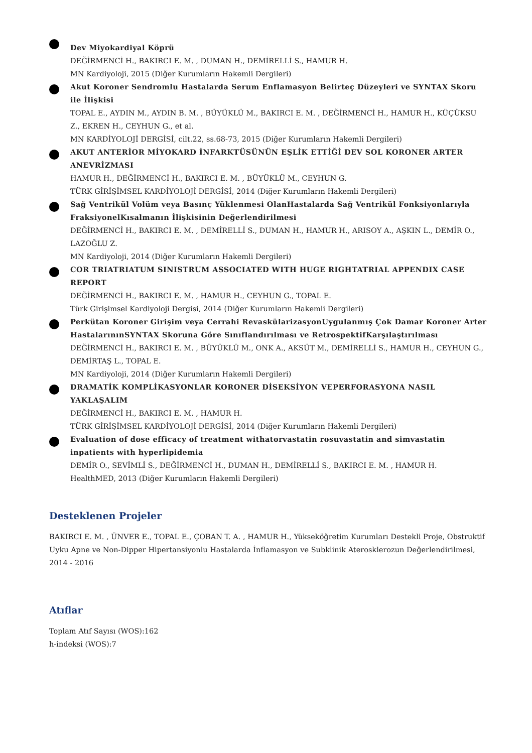Dev Miyokardiyal Köprü
DEĞİRMENCİ H., BAKIRCI E. M. , DUMAN H., DEMİRELLİ S., HAMUR H.
MN Kardiyoloji, 2015 (Diğer Kurumların Hakemli Dergileri)
Akut Koroner Sendromlu Hastalarda Serum Enflamasyon Belirteç Düzeyleri ve SYNTAX Skoru ile İlişkisi
TOPAL E., AYDIN M., AYDIN B. M. , BÜYÜKLÜ M., BAKIRCI E. M. , DEĞİRMENCİ H., HAMUR H., KÜÇÜKSU Z., EKREN H., CEYHUN G., et al.
MN KARDİYOLOJİ DERGİSİ, cilt.22, ss.68-73, 2015 (Diğer Kurumların Hakemli Dergileri)
AKUT ANTERİOR MİYOKARD İNFARKTÜSÜNÜN EŞLİK ETTİĞİ DEV SOL KORONER ARTER ANEVRİZMASI
HAMUR H., DEĞİRMENCİ H., BAKIRCI E. M. , BÜYÜKLÜ M., CEYHUN G.
TÜRK GİRİŞİMSEL KARDİYOLOJİ DERGİSİ, 2014 (Diğer Kurumların Hakemli Dergileri)
Sağ Ventrikül Volüm veya Basınç Yüklenmesi OlanHastalarda Sağ Ventrikül Fonksiyonlarıyla FraksiyonelKısalmanın İlişkisinin Değerlendirilmesi
DEĞİRMENCİ H., BAKIRCI E. M. , DEMİRELLİ S., DUMAN H., HAMUR H., ARISOY A., AŞKIN L., DEMİR O., LAZOĞLU Z.
MN Kardiyoloji, 2014 (Diğer Kurumların Hakemli Dergileri)
COR TRIATRIATUM SINISTRUM ASSOCIATED WITH HUGE RIGHTATRIAL APPENDIX CASE REPORT
DEĞİRMENCİ H., BAKIRCI E. M. , HAMUR H., CEYHUN G., TOPAL E.
Türk Girişimsel Kardiyoloji Dergisi, 2014 (Diğer Kurumların Hakemli Dergileri)
Perkütan Koroner Girişim veya Cerrahi RevaskülarizasyonUygulanmış Çok Damar Koroner Arter HastalarınınSYNTAX Skoruna Göre Sınıflandırılması ve RetrospektifKarşılaştırılması
DEĞİRMENCİ H., BAKIRCI E. M. , BÜYÜKLÜ M., ONK A., AKSÜT M., DEMİRELLİ S., HAMUR H., CEYHUN G., DEMİRTAŞ L., TOPAL E.
MN Kardiyoloji, 2014 (Diğer Kurumların Hakemli Dergileri)
DRAMATİK KOMPLİKASYONLAR KORONER DİSEKSİYON VEPERFORASYONA NASIL YAKLAŞALIM
DEĞİRMENCİ H., BAKIRCI E. M. , HAMUR H.
TÜRK GİRİŞİMSEL KARDİYOLOJİ DERGİSİ, 2014 (Diğer Kurumların Hakemli Dergileri)
Evaluation of dose efficacy of treatment withatorvastatin rosuvastatin and simvastatin inpatients with hyperlipidemia
DEMİR O., SEVİMLİ S., DEĞİRMENCİ H., DUMAN H., DEMİRELLİ S., BAKIRCI E. M. , HAMUR H.
HealthMED, 2013 (Diğer Kurumların Hakemli Dergileri)
Desteklenen Projeler
BAKIRCI E. M. , ÜNVER E., TOPAL E., ÇOBAN T. A. , HAMUR H., Yükseköğretim Kurumları Destekli Proje, Obstruktif Uyku Apne ve Non-Dipper Hipertansiyonlu Hastalarda İnflamasyon ve Subklinik Aterosklerozun Değerlendirilmesi, 2014 - 2016
Atıflar
Toplam Atıf Sayısı (WOS):162
h-indeksi (WOS):7